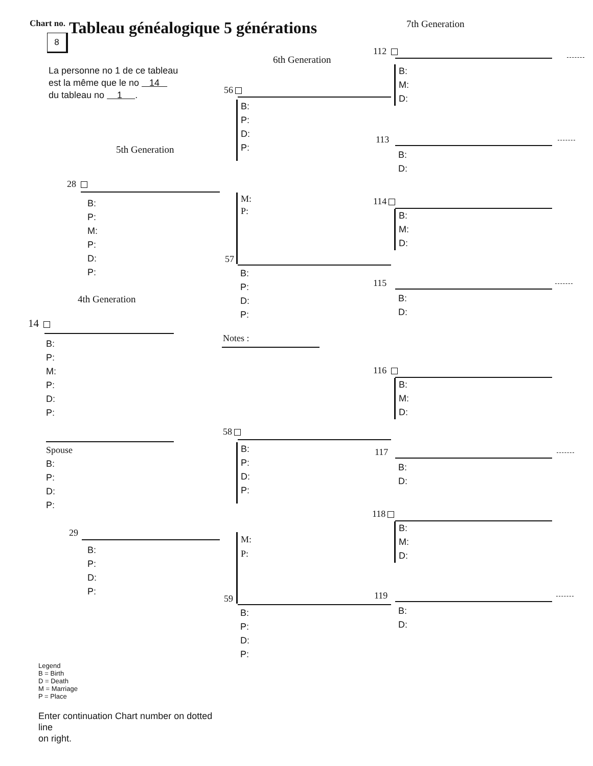Chart no.
8
Tableau généalogique 5 générations
7th Generation
La personne no 1 de ce tableau
est la même que le no 14
du tableau no 1 .
5th Generation
28
B:
P:
M:
P:
D:
P:
4th Generation
14
B:
P:
M:
P:
D:
P:
Spouse
B:
P:
D:
P:
29
B:
P:
D:
P:
Legend
B = Birth
D = Death
M = Marriage
P = Place
Enter continuation Chart number on dotted line
on right.
6th Generation
56
B:
P:
D:
P:
M:
P:
57
B:
P:
D:
P:
Notes :
58
B:
P:
D:
P:
M:
P:
59
B:
P:
D:
P:
112
B:
M:
D:
113
B:
D:
114
B:
M:
D:
115
B:
D:
116
B:
M:
D:
117
B:
D:
118
B:
M:
D:
119
B:
D: